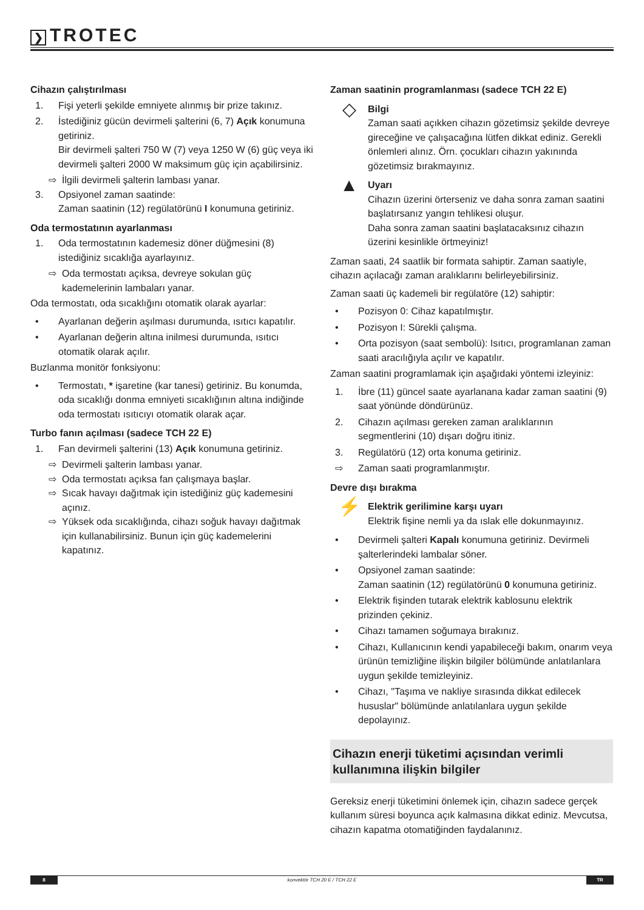❯ TROTEC
Cihazın çalıştırılması
1. Fişi yeterli şekilde emniyete alınmış bir prize takınız.
2. İstediğiniz gücün devirmeli şalterini (6, 7) Açık konumuna getiriniz.
Bir devirmeli şalteri 750 W (7) veya 1250 W (6) güç veya iki devirmeli şalteri 2000 W maksimum güç için açabilirsiniz.
⇨ İlgili devirmeli şalterin lambası yanar.
3. Opsiyonel zaman saatinde:
Zaman saatinin (12) regülatörünü I konumuna getiriniz.
Oda termostatının ayarlanması
1. Oda termostatının kademesiz döner düğmesini (8) istediğiniz sıcaklığa ayarlayınız.
⇨ Oda termostatı açıksa, devreye sokulan güç kademelerinin lambaları yanar.
Oda termostatı, oda sıcaklığını otomatik olarak ayarlar:
• Ayarlanan değerin aşılması durumunda, ısıtıcı kapatılır.
• Ayarlanan değerin altına inilmesi durumunda, ısıtıcı otomatik olarak açılır.
Buzlanma monitör fonksiyonu:
• Termostatı, * işaretine (kar tanesi) getiriniz. Bu konumda, oda sıcaklığı donma emniyeti sıcaklığının altına indiğinde oda termostatı ısıtıcıyı otomatik olarak açar.
Turbo fanın açılması (sadece TCH 22 E)
1. Fan devirmeli şalterini (13) Açık konumuna getiriniz.
⇨ Devirmeli şalterin lambası yanar.
⇨ Oda termostatı açıksa fan çalışmaya başlar.
⇨ Sıcak havayı dağıtmak için istediğiniz güç kademesini açınız.
⇨ Yüksek oda sıcaklığında, cihazı soğuk havayı dağıtmak için kullanabilirsiniz. Bunun için güç kademelerini kapatınız.
Zaman saatinin programlanması (sadece TCH 22 E)
◇
Bilgi
Zaman saati açıkken cihazın gözetimsiz şekilde devreye gireceğine ve çalışacağına lütfen dikkat ediniz. Gerekli önlemleri alınız. Örn. çocukları cihazın yakınında gözetimsiz bırakmayınız.
▲
Uyarı
Cihazın üzerini örterseniz ve daha sonra zaman saatini başlatırsanız yangın tehlikesi oluşur.
Daha sonra zaman saatini başlatacaksınız cihazın üzerini kesinlikle örtmeyiniz!
Zaman saati, 24 saatlik bir formata sahiptir. Zaman saatiyle, cihazın açılacağı zaman aralıklarını belirleyebilirsiniz.
Zaman saati üç kademeli bir regülatöre (12) sahiptir:
• Pozisyon 0: Cihaz kapatılmıştır.
• Pozisyon I: Sürekli çalışma.
• Orta pozisyon (saat sembolü): Isıtıcı, programlanan zaman saati aracılığıyla açılır ve kapatılır.
Zaman saatini programlamak için aşağıdaki yöntemi izleyiniz:
1. İbre (11) güncel saate ayarlanana kadar zaman saatini (9) saat yönünde döndürünüz.
2. Cihazın açılması gereken zaman aralıklarının segmentlerini (10) dışarı doğru itiniz.
3. Regülatörü (12) orta konuma getiriniz.
⇨ Zaman saati programlanmıştır.
Devre dışı bırakma
⚡
Elektrik gerilimine karşı uyarı
Elektrik fişine nemli ya da ıslak elle dokunmayınız.
• Devirmeli şalteri Kapalı konumuna getiriniz. Devirmeli şalterlerindeki lambalar söner.
• Opsiyonel zaman saatinde:
Zaman saatinin (12) regülatörünü 0 konumuna getiriniz.
• Elektrik fişinden tutarak elektrik kablosunu elektrik prizinden çekiniz.
• Cihazı tamamen soğumaya bırakınız.
• Cihazı, Kullanıcının kendi yapabileceği bakım, onarım veya ürünün temizliğine ilişkin bilgiler bölümünde anlatılanlara uygun şekilde temizleyiniz.
• Cihazı, "Taşıma ve nakliye sırasında dikkat edilecek hususlar" bölümünde anlatılanlara uygun şekilde depolayınız.
Cihazın enerji tüketimi açısından verimli kullanımına ilişkin bilgiler
Gereksiz enerji tüketimini önlemek için, cihazın sadece gerçek kullanım süresi boyunca açık kalmasına dikkat ediniz. Mevcutsa, cihazın kapatma otomatiğinden faydalanınız.
8 konvektör TCH 20 E / TCH 22 E TR